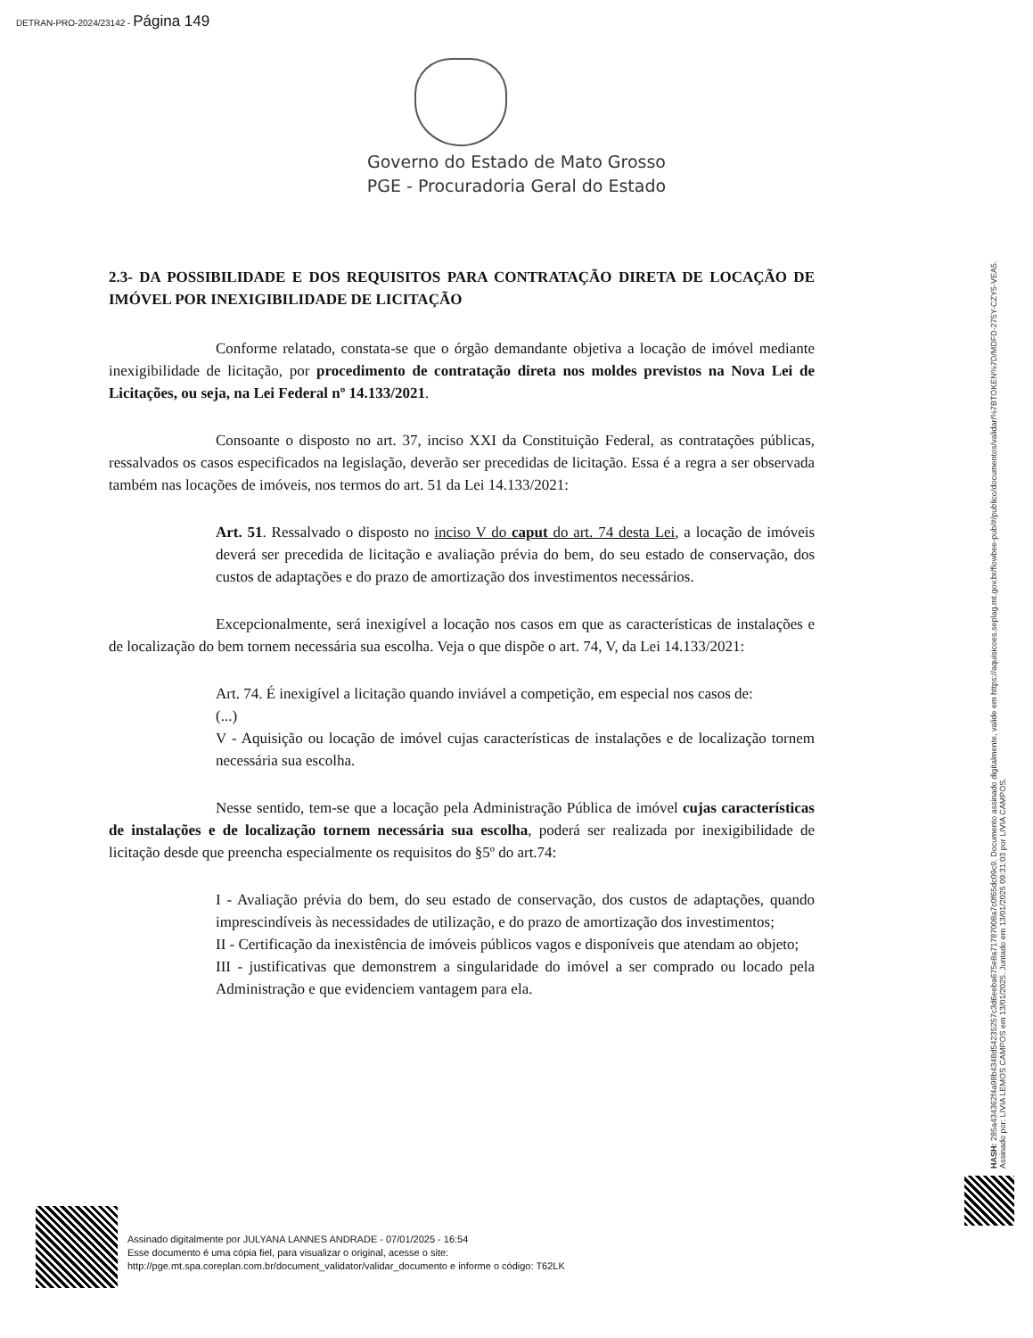DETRAN-PRO-2024/23142 - Página 149
Governo do Estado de Mato Grosso
PGE - Procuradoria Geral do Estado
2.3- DA POSSIBILIDADE E DOS REQUISITOS PARA CONTRATAÇÃO DIRETA DE LOCAÇÃO DE IMÓVEL POR INEXIGIBILIDADE DE LICITAÇÃO
Conforme relatado, constata-se que o órgão demandante objetiva a locação de imóvel mediante inexigibilidade de licitação, por procedimento de contratação direta nos moldes previstos na Nova Lei de Licitações, ou seja, na Lei Federal nº 14.133/2021.
Consoante o disposto no art. 37, inciso XXI da Constituição Federal, as contratações públicas, ressalvados os casos especificados na legislação, deverão ser precedidas de licitação. Essa é a regra a ser observada também nas locações de imóveis, nos termos do art. 51 da Lei 14.133/2021:
Art. 51. Ressalvado o disposto no inciso V do caput do art. 74 desta Lei, a locação de imóveis deverá ser precedida de licitação e avaliação prévia do bem, do seu estado de conservação, dos custos de adaptações e do prazo de amortização dos investimentos necessários.
Excepcionalmente, será inexigível a locação nos casos em que as características de instalações e de localização do bem tornem necessária sua escolha. Veja o que dispõe o art. 74, V, da Lei 14.133/2021:
Art. 74. É inexigível a licitação quando inviável a competição, em especial nos casos de:
(...)
V - Aquisição ou locação de imóvel cujas características de instalações e de localização tornem necessária sua escolha.
Nesse sentido, tem-se que a locação pela Administração Pública de imóvel cujas características de instalações e de localização tornem necessária sua escolha, poderá ser realizada por inexigibilidade de licitação desde que preencha especialmente os requisitos do §5º do art.74:
I - Avaliação prévia do bem, do seu estado de conservação, dos custos de adaptações, quando imprescindíveis às necessidades de utilização, e do prazo de amortização dos investimentos;
II - Certificação da inexistência de imóveis públicos vagos e disponíveis que atendam ao objeto;
III - justificativas que demonstrem a singularidade do imóvel a ser comprado ou locado pela Administração e que evidenciem vantagem para ela.
HASH: 285a43436​2f4a98b4348d54235257c3d6eeba675e8a71787008a7c0f65dc09c9. Documento assinado digitalmente, valide em https://aquisicoes.seplag.mt.gov.br/flowbee-pub/#/publico/documentos/validar/%7BTOKEN%7D/MDFD-275Y-CZY5-VEA5.
Assinado por: LIVIA LEMOS CAMPOS em 13/01/2025. Juntado em 13/01/2025 09:31:03 por LIVIA CAMPOS.
Assinado digitalmente por JULYANA LANNES ANDRADE - 07/01/2025 - 16:54
Esse documento é uma cópia fiel, para visualizar o original, acesse o site:
http://pge.mt.spa.coreplan.com.br/document_validator/validar_documento e informe o código: T62LK